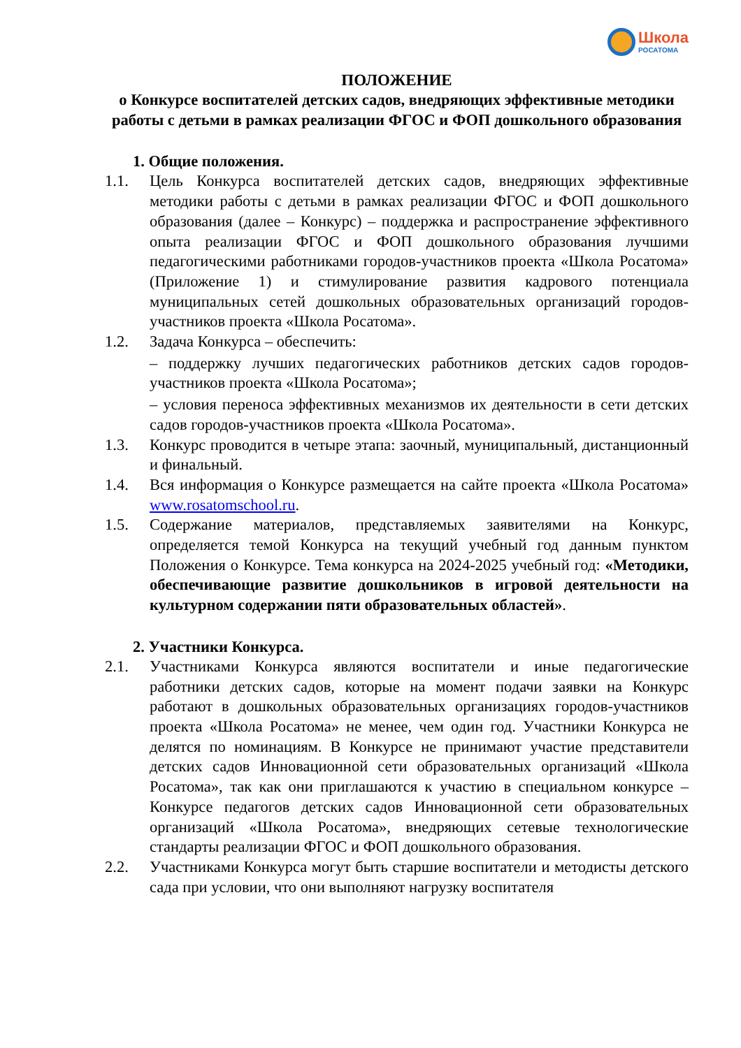Школа
РОСАТОМА
ПОЛОЖЕНИЕ
о Конкурсе воспитателей детских садов, внедряющих эффективные методики работы с детьми в рамках реализации ФГОС и ФОП дошкольного образования
1. Общие положения.
1.1. Цель Конкурса воспитателей детских садов, внедряющих эффективные методики работы с детьми в рамках реализации ФГОС и ФОП дошкольного образования (далее – Конкурс) – поддержка и распространение эффективного опыта реализации ФГОС и ФОП дошкольного образования лучшими педагогическими работниками городов-участников проекта «Школа Росатома» (Приложение 1) и стимулирование развития кадрового потенциала муниципальных сетей дошкольных образовательных организаций городов-участников проекта «Школа Росатома».
1.2. Задача Конкурса – обеспечить:
– поддержку лучших педагогических работников детских садов городов-участников проекта «Школа Росатома»;
– условия переноса эффективных механизмов их деятельности в сети детских садов городов-участников проекта «Школа Росатома».
1.3. Конкурс проводится в четыре этапа: заочный, муниципальный, дистанционный и финальный.
1.4. Вся информация о Конкурсе размещается на сайте проекта «Школа Росатома» www.rosatomschool.ru.
1.5. Содержание материалов, представляемых заявителями на Конкурс, определяется темой Конкурса на текущий учебный год данным пунктом Положения о Конкурсе. Тема конкурса на 2024-2025 учебный год: «Методики, обеспечивающие развитие дошкольников в игровой деятельности на культурном содержании пяти образовательных областей».
2. Участники Конкурса.
2.1. Участниками Конкурса являются воспитатели и иные педагогические работники детских садов, которые на момент подачи заявки на Конкурс работают в дошкольных образовательных организациях городов-участников проекта «Школа Росатома» не менее, чем один год. Участники Конкурса не делятся по номинациям. В Конкурсе не принимают участие представители детских садов Инновационной сети образовательных организаций «Школа Росатома», так как они приглашаются к участию в специальном конкурсе – Конкурсе педагогов детских садов Инновационной сети образовательных организаций «Школа Росатома», внедряющих сетевые технологические стандарты реализации ФГОС и ФОП дошкольного образования.
2.2. Участниками Конкурса могут быть старшие воспитатели и методисты детского сада при условии, что они выполняют нагрузку воспитателя